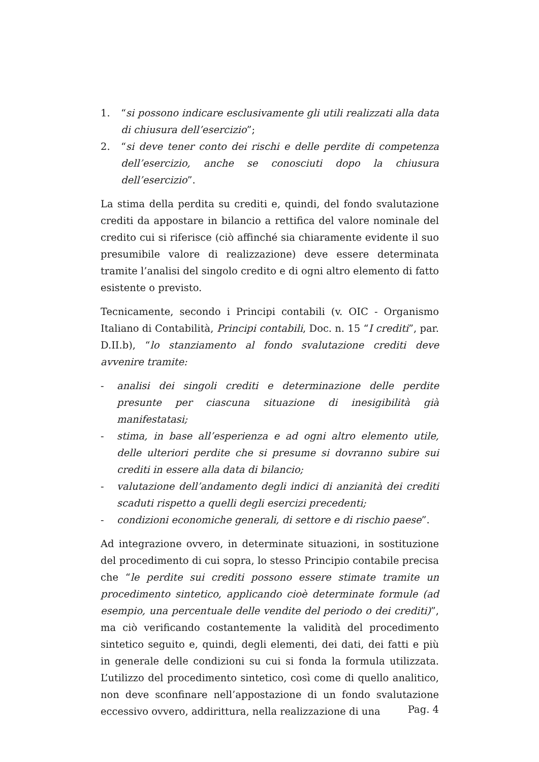1. “si possono indicare esclusivamente gli utili realizzati alla data di chiusura dell’esercizio”;
2. “si deve tener conto dei rischi e delle perdite di competenza dell’esercizio, anche se conosciuti dopo la chiusura dell’esercizio”.
La stima della perdita su crediti e, quindi, del fondo svalutazione crediti da appostare in bilancio a rettifica del valore nominale del credito cui si riferisce (ciò affinché sia chiaramente evidente il suo presumibile valore di realizzazione) deve essere determinata tramite l’analisi del singolo credito e di ogni altro elemento di fatto esistente o previsto.
Tecnicamente, secondo i Principi contabili (v. OIC - Organismo Italiano di Contabilità, Principi contabili, Doc. n. 15 “I crediti”, par. D.II.b), “lo stanziamento al fondo svalutazione crediti deve avvenire tramite:
- analisi dei singoli crediti e determinazione delle perdite presunte per ciascuna situazione di inesigibilità già manifestatasi;
- stima, in base all’esperienza e ad ogni altro elemento utile, delle ulteriori perdite che si presume si dovranno subire sui crediti in essere alla data di bilancio;
- valutazione dell’andamento degli indici di anzianità dei crediti scaduti rispetto a quelli degli esercizi precedenti;
- condizioni economiche generali, di settore e di rischio paese”.
Ad integrazione ovvero, in determinate situazioni, in sostituzione del procedimento di cui sopra, lo stesso Principio contabile precisa che “le perdite sui crediti possono essere stimate tramite un procedimento sintetico, applicando cioè determinate formule (ad esempio, una percentuale delle vendite del periodo o dei crediti)”, ma ciò verificando costantemente la validità del procedimento sintetico seguito e, quindi, degli elementi, dei dati, dei fatti e più in generale delle condizioni su cui si fonda la formula utilizzata. L’utilizzo del procedimento sintetico, così come di quello analitico, non deve sconfinare nell’appostazione di un fondo svalutazione eccessivo ovvero, addirittura, nella realizzazione di una
Pag. 4